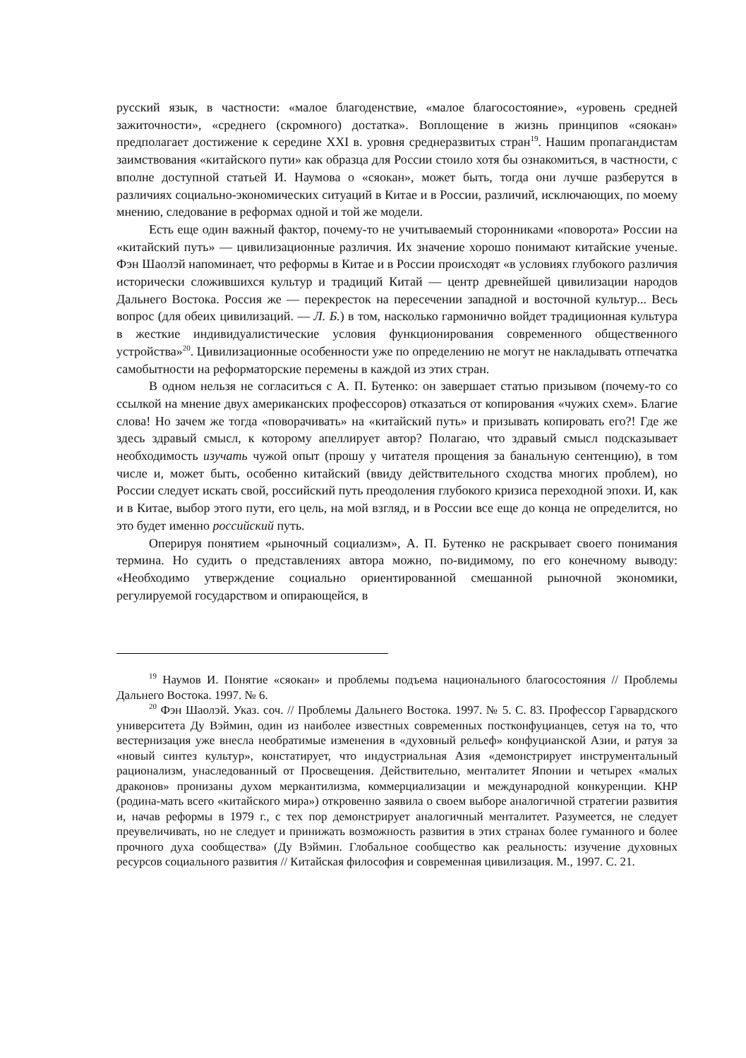русский язык, в частности: «малое благоденствие, «малое благосостояние», «уровень средней зажиточности», «среднего (скромного) достатка». Воплощение в жизнь прин­ципов «сяокан» предполагает достижение к середине XXI в. уровня среднеразвитых стран<sup>19</sup>. Нашим пропагандистам заимствования «китайского пути» как образца для России стоило хотя бы ознакомиться, в частности, с вполне доступной статьей И. Наумова о «сяокан», может быть, тогда они лучше разберутся в различиях социально-экономических ситуаций в Китае и в России, различий, исключающих, по моему мнению, следование в реформах одной и той же модели.
Есть еще один важный фактор, почему-то не учитываемый сторонниками «поворота» России на «китайский путь» — цивилизационные различия. Их значение хорошо понимают китайские ученые. Фэн Шаолэй напоминает, что реформы в Китае и в России происходят «в условиях глубокого различия исторически сложившихся культур и традиций Китай — центр древнейшей цивилизации народов Дальнего Востока. Россия же — перекресток на пересечении западной и восточной культур... Весь вопрос (для обеих цивилизаций. — Л. Б.) в том, насколько гармонично войдет традиционная культура в жесткие индивидуалистические условия функционирования современного общественного устройства»<sup>20</sup>. Цивилизационные особенности уже по определению не могут не накладывать отпечатка самобытности на реформаторские перемены в каждой из этих стран.
В одном нельзя не согласиться с А. П. Бутенко: он завершает статью призывом (почему-то со ссылкой на мнение двух американских профессоров) отказаться от копирования «чужих схем». Благие слова! Но зачем же тогда «поворачивать» на «китайский путь» и призывать копировать его?! Где же здесь здравый смысл, к которому апеллирует автор? Полагаю, что здравый смысл подсказывает необходимость изучать чужой опыт (прошу у читателя прощения за банальную сентенцию), в том числе и, может быть, особенно китайский (ввиду действительного сходства многих проблем), но России следует искать свой, российский путь пре­одоления глубокого кризиса переходной эпохи. И, как и в Китае, выбор этого пути, его цель, на мой взгляд, и в России все еще до конца не определится, но это будет именно российский путь.
Оперируя понятием «рыночный социализм», А. П. Бутенко не раскрывает своего понимания термина. Но судить о представлениях автора можно, по-видимому, по его конечному выводу: «Необходимо утверждение социально ориентированной смешанной рыночной экономики, регулируемой государством и опирающейся, в
<sup>19</sup> Наумов И. Понятие «сяокан» и проблемы подъема национального благосостояния // Проблемы Дальнего Востока. 1997. № 6.
<sup>20</sup> Фэн Шаолэй. Указ. соч. // Проблемы Дальнего Востока. 1997. № 5. С. 83. Профессор Гарвардского университета Ду Вэймин, один из наиболее известных современных постконфуцианцев, сетуя на то, что вестернизация уже внесла необратимые изменения в «духовный рельеф» конфуцианской Азии, и ратуя за «новый синтез культур», констатирует, что индустриальная Азия «демонстрирует инструментальный рационализм, унаследованный от Просвещения. Действительно, менталитет Японии и четырех «малых драконов» пронизаны духом меркантилизма, коммерциализации и международной конкуренции. КНР (родина-мать всего «китайского мира») откровенно заявила о своем выборе аналогичной стратегии развития и, начав реформы в 1979 г., с тех пор демонстрирует аналогичный менталитет. Разумеется, не следует преувеличивать, но не следует и принижать возможность развития в этих странах более гуманного и более прочного духа сообщества» (Ду Вэймин. Глобальное сообщество как реальность: изучение духовных ресурсов социального развития // Китайская философия и современная цивилизация. М., 1997. С. 21.